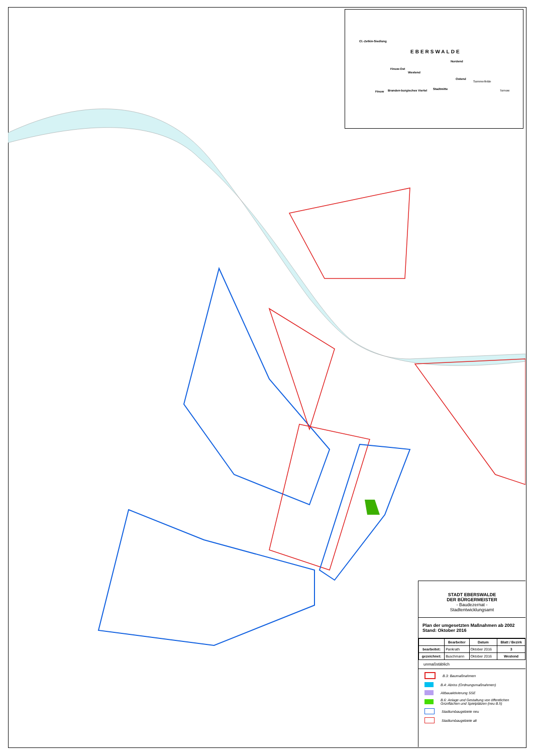EBERSWALDE
Cl.-Zetkin-Siedlung
Nordend
Finow-Ost
Westend
Ostend
Sommerfelde
Finow Branden-burgisches Viertel Stadtmitte Tornow
STADT EBERSWALDE
DER BÜRGERMEISTER
- Baudezernat -
Stadtentwicklungsamt
Plan der umgesetzten Maßnahmen ab 2002
Stand: Oktober 2016
| | Bearbeiter | Datum | Blatt / Bezirk |
| --- | --- | --- | --- |
| bearbeitet: | Pankrath | Oktober 2016 | 3 |
| gezeichnet: | Buschmann | Oktober 2016 | Westend |
unmaßstäblich
B.3: Baumaßnahmen
B.4: Abriss (Ordnungsmaßnahmen)
Altbauaktivierung SSE
B.6: Anlage und Gestaltung von öffentlichen Grünflächen und Spielplätzen (neu B.5)
Stadtumbaugebiete neu
Stadtumbaugebiete alt